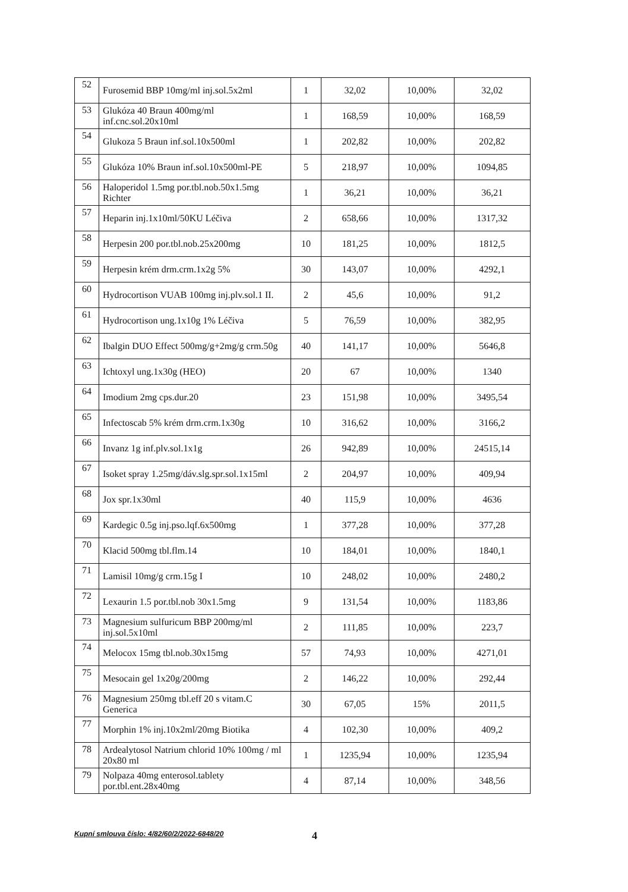| 52 | Furosemid BBP 10mg/ml inj.sol.5x2ml | 1 | 32,02 | 10,00% | 32,02 |
| 53 | Glukóza 40 Braun 400mg/ml inf.cnc.sol.20x10ml | 1 | 168,59 | 10,00% | 168,59 |
| 54 | Glukoza 5 Braun inf.sol.10x500ml | 1 | 202,82 | 10,00% | 202,82 |
| 55 | Glukóza 10% Braun inf.sol.10x500ml-PE | 5 | 218,97 | 10,00% | 1094,85 |
| 56 | Haloperidol 1.5mg por.tbl.nob.50x1.5mg Richter | 1 | 36,21 | 10,00% | 36,21 |
| 57 | Heparin inj.1x10ml/50KU Léčiva | 2 | 658,66 | 10,00% | 1317,32 |
| 58 | Herpesin 200 por.tbl.nob.25x200mg | 10 | 181,25 | 10,00% | 1812,5 |
| 59 | Herpesin krém drm.crm.1x2g 5% | 30 | 143,07 | 10,00% | 4292,1 |
| 60 | Hydrocortison VUAB 100mg inj.plv.sol.1 II. | 2 | 45,6 | 10,00% | 91,2 |
| 61 | Hydrocortison ung.1x10g 1% Léčiva | 5 | 76,59 | 10,00% | 382,95 |
| 62 | Ibalgin DUO Effect 500mg/g+2mg/g crm.50g | 40 | 141,17 | 10,00% | 5646,8 |
| 63 | Ichtoxyl ung.1x30g (HEO) | 20 | 67 | 10,00% | 1340 |
| 64 | Imodium 2mg cps.dur.20 | 23 | 151,98 | 10,00% | 3495,54 |
| 65 | Infectoscab 5% krém drm.crm.1x30g | 10 | 316,62 | 10,00% | 3166,2 |
| 66 | Invanz 1g inf.plv.sol.1x1g | 26 | 942,89 | 10,00% | 24515,14 |
| 67 | Isoket spray 1.25mg/dáv.slg.spr.sol.1x15ml | 2 | 204,97 | 10,00% | 409,94 |
| 68 | Jox spr.1x30ml | 40 | 115,9 | 10,00% | 4636 |
| 69 | Kardegic 0.5g inj.pso.lqf.6x500mg | 1 | 377,28 | 10,00% | 377,28 |
| 70 | Klacid 500mg tbl.flm.14 | 10 | 184,01 | 10,00% | 1840,1 |
| 71 | Lamisil 10mg/g crm.15g I | 10 | 248,02 | 10,00% | 2480,2 |
| 72 | Lexaurin 1.5 por.tbl.nob 30x1.5mg | 9 | 131,54 | 10,00% | 1183,86 |
| 73 | Magnesium sulfuricum BBP 200mg/ml inj.sol.5x10ml | 2 | 111,85 | 10,00% | 223,7 |
| 74 | Melocox 15mg tbl.nob.30x15mg | 57 | 74,93 | 10,00% | 4271,01 |
| 75 | Mesocain gel 1x20g/200mg | 2 | 146,22 | 10,00% | 292,44 |
| 76 | Magnesium 250mg tbl.eff 20 s vitam.C Generica | 30 | 67,05 | 15% | 2011,5 |
| 77 | Morphin 1% inj.10x2ml/20mg Biotika | 4 | 102,30 | 10,00% | 409,2 |
| 78 | Ardealytosol Natrium chlorid 10% 100mg / ml 20x80 ml | 1 | 1235,94 | 10,00% | 1235,94 |
| 79 | Nolpaza 40mg enterosol.tablety por.tbl.ent.28x40mg | 4 | 87,14 | 10,00% | 348,56 |
Kupní smlouva číslo: 4/82/60/2/2022-6848/20 4